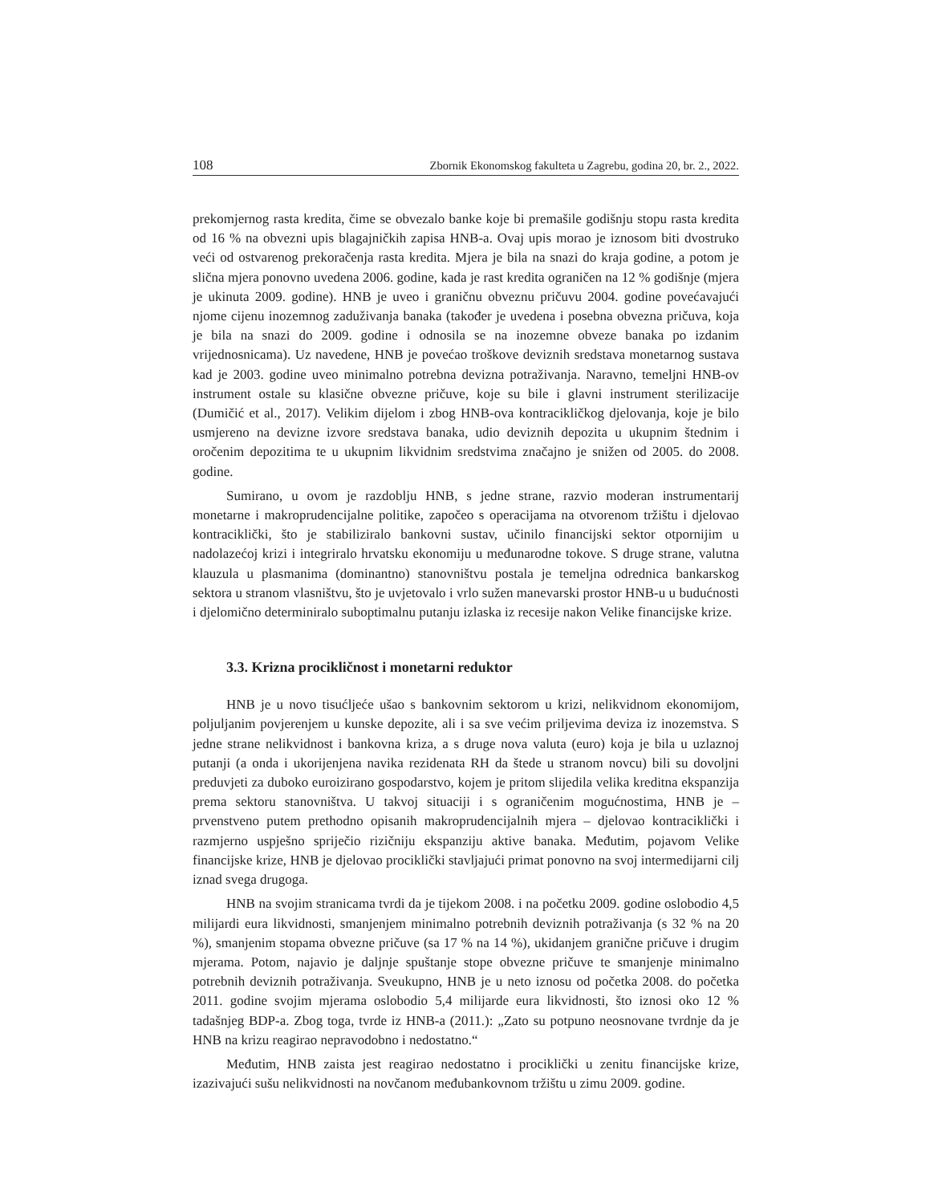108 Zbornik Ekonomskog fakulteta u Zagrebu, godina 20, br. 2., 2022.
prekomjernog rasta kredita, čime se obvezalo banke koje bi premašile godišnju stopu rasta kredita od 16 % na obvezni upis blagajničkih zapisa HNB-a. Ovaj upis morao je iznosom biti dvostruko veći od ostvarenog prekoračenja rasta kredita. Mjera je bila na snazi do kraja godine, a potom je slična mjera ponovno uvedena 2006. godine, kada je rast kredita ograničen na 12 % godišnje (mjera je ukinuta 2009. godine). HNB je uveo i graničnu obveznu pričuvu 2004. godine povećavajući njome cijenu inozemnog zaduživanja banaka (također je uvedena i posebna obvezna pričuva, koja je bila na snazi do 2009. godine i odnosila se na inozemne obveze banaka po izdanim vrijednosnicama). Uz navedene, HNB je povećao troškove deviznih sredstava monetarnog sustava kad je 2003. godine uveo minimalno potrebna devizna potraživanja. Naravno, temeljni HNB-ov instrument ostale su klasične obvezne pričuve, koje su bile i glavni instrument sterilizacije (Dumičić et al., 2017). Velikim dijelom i zbog HNB-ova kontracikličkog djelovanja, koje je bilo usmjereno na devizne izvore sredstava banaka, udio deviznih depozita u ukupnim štednim i oročenim depozitima te u ukupnim likvidnim sredstvima značajno je snižen od 2005. do 2008. godine.
Sumirano, u ovom je razdoblju HNB, s jedne strane, razvio moderan instrumentarij monetarne i makroprudencijalne politike, započeo s operacijama na otvorenom tržištu i djelovao kontraciklički, što je stabiliziralo bankovni sustav, učinilo financijski sektor otpornijim u nadolazećoj krizi i integriralo hrvatsku ekonomiju u međunarodne tokove. S druge strane, valutna klauzula u plasmanima (dominantno) stanovništvu postala je temeljna odrednica bankarskog sektora u stranom vlasništvu, što je uvjetovalo i vrlo sužen manevarski prostor HNB-u u budućnosti i djelomično determiniralo suboptimalnu putanju izlaska iz recesije nakon Velike financijske krize.
3.3. Krizna procikličnost i monetarni reduktor
HNB je u novo tisućljeće ušao s bankovnim sektorom u krizi, nelikvidnom ekonomijom, poljuljanim povjerenjem u kunske depozite, ali i sa sve većim priljevima deviza iz inozemstva. S jedne strane nelikvidnost i bankovna kriza, a s druge nova valuta (euro) koja je bila u uzlaznoj putanji (a onda i ukorijenjena navika rezidenata RH da štede u stranom novcu) bili su dovoljni preduvjeti za duboko euroizirano gospodarstvo, kojem je pritom slijedila velika kreditna ekspanzija prema sektoru stanovništva. U takvoj situaciji i s ograničenim mogućnostima, HNB je – prvenstveno putem prethodno opisanih makroprudencijalnih mjera – djelovao kontraciklički i razmjerno uspješno spriječio rizičniju ekspanziju aktive banaka. Međutim, pojavom Velike financijske krize, HNB je djelovao prociklički stavljajući primat ponovno na svoj intermedijarni cilj iznad svega drugoga.
HNB na svojim stranicama tvrdi da je tijekom 2008. i na početku 2009. godine oslobodio 4,5 milijardi eura likvidnosti, smanjenjem minimalno potrebnih deviznih potraživanja (s 32 % na 20 %), smanjenim stopama obvezne pričuve (sa 17 % na 14 %), ukidanjem granične pričuve i drugim mjerama. Potom, najavio je daljnje spuštanje stope obvezne pričuve te smanjenje minimalno potrebnih deviznih potraživanja. Sveukupno, HNB je u neto iznosu od početka 2008. do početka 2011. godine svojim mjerama oslobodio 5,4 milijarde eura likvidnosti, što iznosi oko 12 % tadašnjeg BDP-a. Zbog toga, tvrde iz HNB-a (2011.): „Zato su potpuno neosnovane tvrdnje da je HNB na krizu reagirao nepravodobno i nedostatno.“
Međutim, HNB zaista jest reagirao nedostatno i prociklički u zenitu financijske krize, izazivajući sušu nelikvidnosti na novčanom međubankovnom tržištu u zimu 2009. godine.